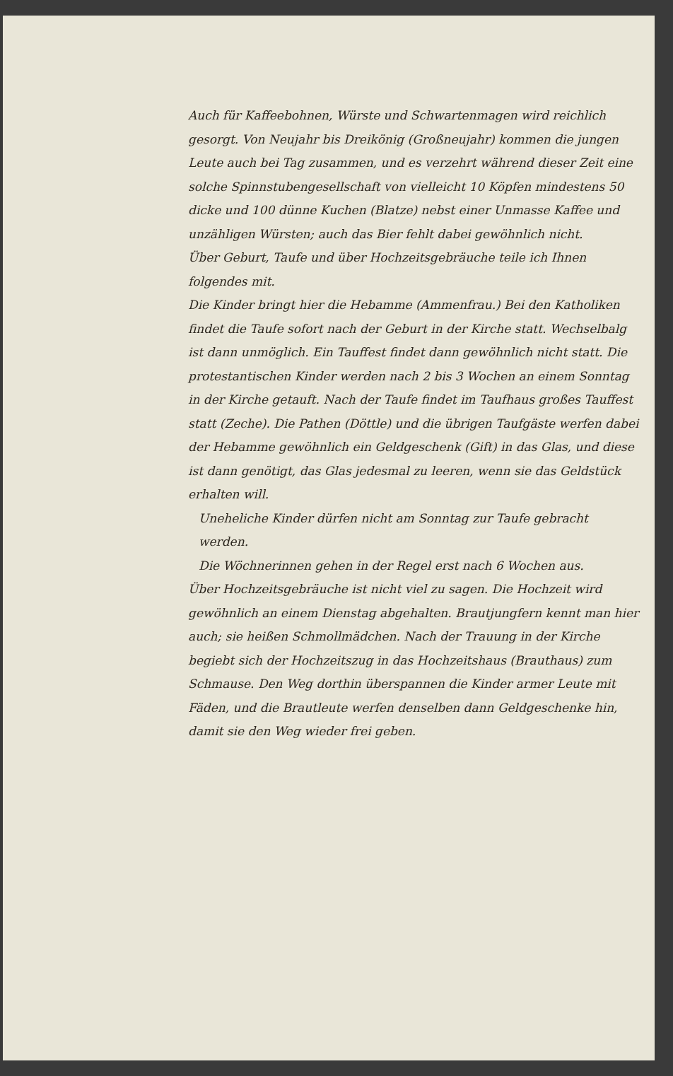Auch für Kaffeebohnen, Würste und Schwartenmagen wird reichlich gesorgt. Von Neujahr bis Dreikönig (Großneujahr) kommen die jungen Leute auch bei Tag zusammen, und es verzehrt während dieser Zeit eine solche Spinnstubengesellschaft von vielleicht 10 Köpfen mindestens 50 dicke und 100 dünne Kuchen (Blatze) nebst einer Unmasse Kaffee und unzähligen Würsten; auch das Bier fehlt dabei gewöhnlich nicht.
Über Geburt, Taufe und über Hochzeitsgebräuche teile ich Ihnen folgendes mit.
Die Kinder bringt hier die Hebamme (Ammenfrau.) Bei den Katholiken findet die Taufe sofort nach der Geburt in der Kirche statt. Wechselbalg ist dann unmöglich. Ein Tauffest findet dann gewöhnlich nicht statt. Die protestantischen Kinder werden nach 2 bis 3 Wochen an einem Sonntag in der Kirche getauft. Nach der Taufe findet im Tauf­haus großes Tauffest statt (Zeche). Die Pathen (Döttle) und die übrigen Taufgäste werfen dabei der Hebamme gewöhnlich ein Geldgeschenk (Gift) in das Glas, und diese ist dann genötigt, das Glas jedesmal zu leeren, wenn sie das Geldstück erhalten will.
Uneheliche Kinder dürfen nicht am Sonntag zur Taufe gebracht werden.
Die Wöchnerinnen gehen in der Regel erst nach 6 Wochen aus.
Über Hochzeitsgebräuche ist nicht viel zu sagen. Die Hochzeit wird gewöhnlich an einem Dienstag abgehalten. Brautjungfern kennt man hier auch; sie heißen Schmollmädchen. Nach der Trauung in der Kirche begiebt sich der Hochzeitszug in das Hochzeitshaus (Brauthaus) zum Schmause. Den Weg dorthin überspannen die Kinder armer Leute mit Fäden, und die Brautleute werfen denselben dann Geldgeschenke hin, damit sie den Weg wieder frei geben.